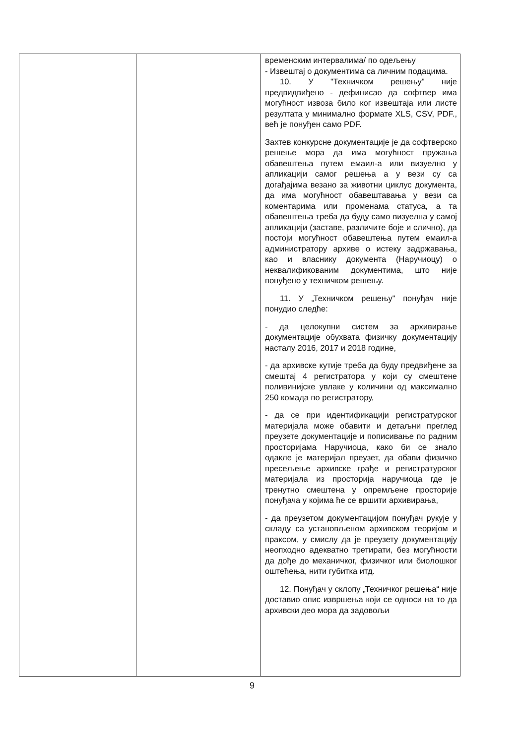| | | временским интервалима/ по одељењу - Извештај о документима са личним подацима. 10. У "Техничком решењу" није предвидвиђено - дефинисао да софтвер има могућност извоза било ког извештаја или листе резултата у минимално формате XLS, CSV, PDF., већ је понуђен само PDF. Захтев конкурсне документације је да софтверско решење мора да има могућност пружања обавештења путем емаил-а или визуелно у апликацији самог решења а у вези су са догађајима везано за животни циклус документа, да има могућност обавештавања у вези са коментарима или променама статуса, а та обавештења треба да буду само визуелна у самој апликацији (заставе, различите боје и слично), да постоји могућност обавештења путем емаил-а администратору архиве о истеку задржавања, као и власнику документа (Наручиоцу) о неквалификованим документима, што није понуђено у техничком решењу. 11. У „Техничком решењу" понуђач није понудио следће: - да целокупни систем за архивирање документације обухвата физичку документацију насталу 2016, 2017 и 2018 године, - да архивске кутије треба да буду предвиђене за смештај 4 регистратора у који су смештене поливинијске увлаке у количини од максимално 250 комада по регистратору, - да се при идентификацији регистратурског материјала може обавити и детаљни преглед преузете документације и пописивање по радним просторијама Наручиоца, како би се знало одакле је материјал преузет, да обави физичко пресељење архивске грађе и регистратурског материјала из просторија наручиоца где је тренутно смештена у опремљене просторије понуђача у којима ће се вршити архивирања, - да преузетом документацијом понуђач рукује у складу са установљеном архивском теоријом и праксом, у смислу да је преузету документацију неопходно адекватно третирати, без могућности да дође до механичког, физичког или биолошког оштећења, нити губитка итд. 12. Понуђач у склопу „Техничког решења“ није доставио опис извршења који се односи на то да архивски део мора да задовољи |
9